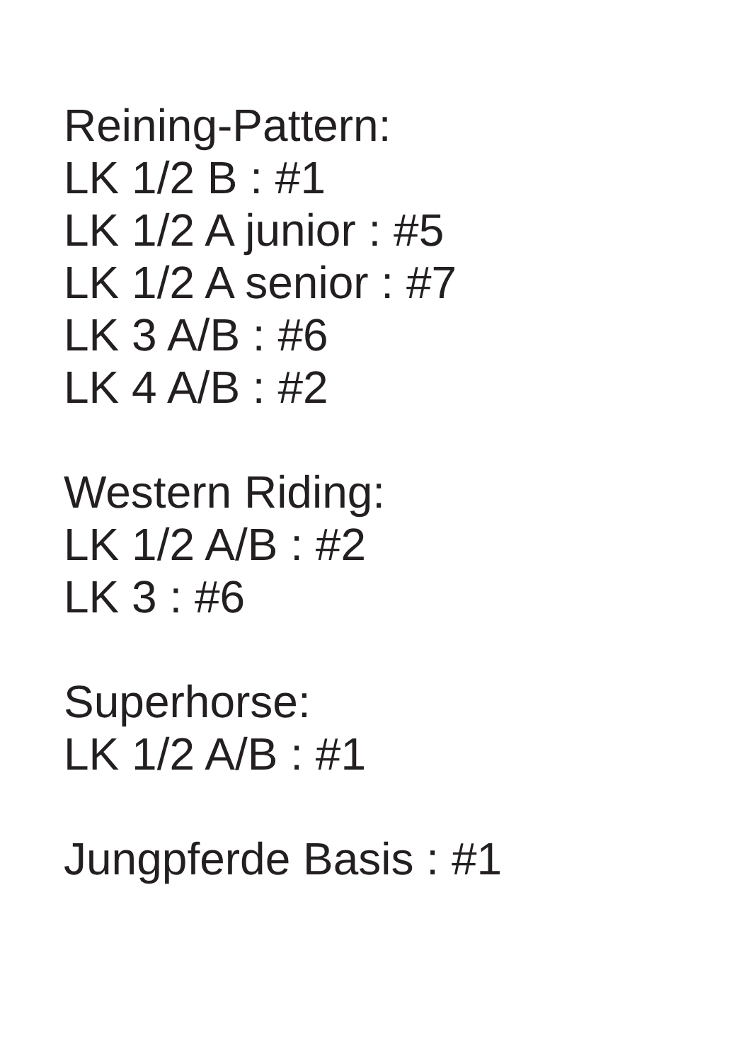Reining-Pattern:
LK 1/2 B : #1
LK 1/2 A junior : #5
LK 1/2 A senior : #7
LK 3 A/B : #6
LK 4 A/B : #2
Western Riding:
LK 1/2 A/B : #2
LK 3 : #6
Superhorse:
LK 1/2 A/B : #1
Jungpferde Basis : #1